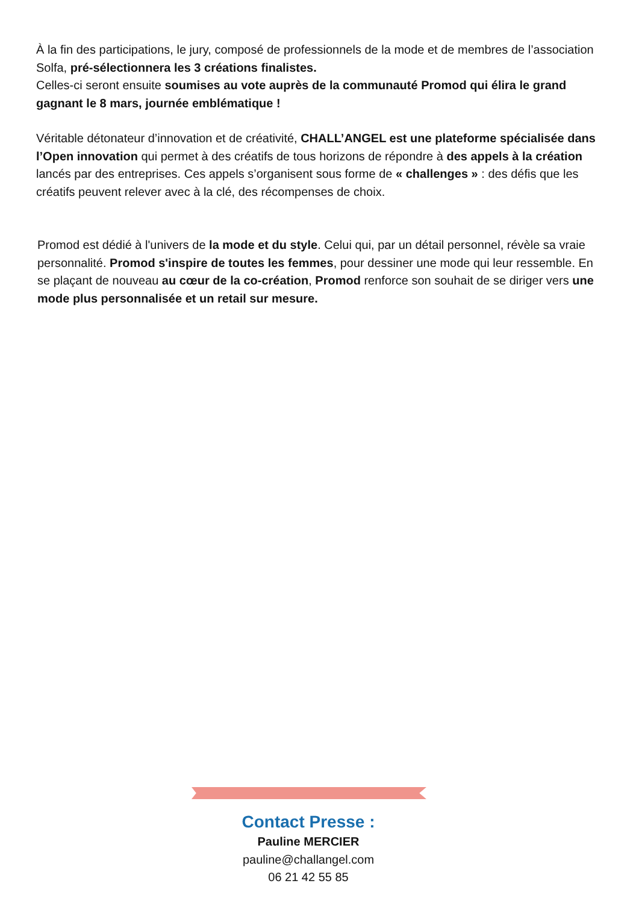À la fin des participations, le jury, composé de professionnels de la mode et de membres de l’association Solfa, pré-sélectionnera les 3 créations finalistes.
Celles-ci seront ensuite soumises au vote auprès de la communauté Promod qui élira le grand gagnant le 8 mars, journée emblématique !
Véritable détonateur d’innovation et de créativité, CHALL’ANGEL est une plateforme spécialisée dans l’Open innovation qui permet à des créatifs de tous horizons de répondre à des appels à la création lancés par des entreprises. Ces appels s’organisent sous forme de « challenges » : des défis que les créatifs peuvent relever avec à la clé, des récompenses de choix.
Promod est dédié à l'univers de la mode et du style. Celui qui, par un détail personnel, révèle sa vraie personnalité. Promod s'inspire de toutes les femmes, pour dessiner une mode qui leur ressemble. En se plaçant de nouveau au cœur de la co-création, Promod renforce son souhait de se diriger vers une mode plus personnalisée et un retail sur mesure.
Contact Presse :
Pauline MERCIER
pauline@challangel.com
06 21 42 55 85